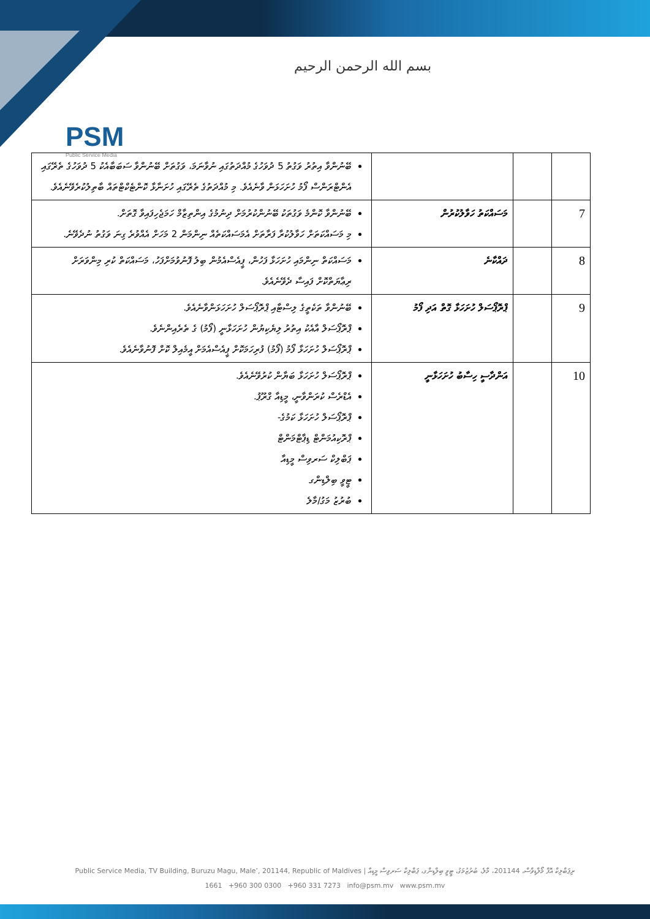بسم الله الرحمن الرحيم
PSM
Public Service Media
| | | | ބޭނުންވާ އިތުރު ވަގުތު 5 ދުވަހުގެ މުއްދަތުގައި ނުވާނަމަ، ވަގުތަށް ބޭނުންވާ ސަބަބާއެކު 5 ދުވަހުގެ ތެރޭގައި އެންޓްރަންސް ފޯމު ހުށަހަޅަން ވާނެއެވެ. މި މުއްދަތުގެ ތެރޭގައި ހުށަނާޅާ ކޮންޓެކްޓްތައް ބާތިލުކުރެވޭނެއެވެ. |
| 7 | | މަސައްކަތު ހަވާލުކުރުން | ބޭނުންވާ ކޮންމެ ވަގުތަކު ބޭނުންކުރުމަށް ދިނުމުގެ އިންތިޒާމް ހަމަޖެހިފައިވާ ގޮތަށް. މި މަސައްކަތަށް ހަވާލުކުރާ ފަރާތަށް އެމަސައްކަތެއް ނިންމަން 2 މަހަށް އެއްވުރެ ގިނަ ވަގުތު ނުދެވޭނެ. |
| 8 | | ދައްކާނެ | މަސައްކަތް ނިންމައި ހުށަހަޅާ ފަހުން، ޕީއެސްއެމުން ބިލު ފޮނުވުމަށްފަހު، މަސައްކަތް ކުރި މިންވަރަށް ރިޢާޔަތްކޮށް ފައިސާ ދެވޭނެއެވެ. |
| 9 | | ޕްރޮޕޯސަލް ހުށަހަޅާ ގޮތް އަދި ފޯމު | ބޭނުންވާ ތަކެތީގެ ލިސްޓާއި ޕްރޮޕޯސަލް ހުށަހަޅަންވާނެއެވެ. ޕްރޮޕޯސަލް އާއެކު އިތުރު ލިޔެކިޔުން ހުށަހަޅާނީ (ފޯމު) ގެ ތެރެއިންނެވެ. ޕްރޮޕޯސަލް ހުށަހަޅާ ފޯމު (ފޯމު) ފުރިހަމަކޮށް ޕީއެސްއެމަށް އީމެއިލް ކޮށް ފޮނުވާނެއެވެ. |
| 10 | | އަންދާސީ ހިސާބު ހުށަހަޅާނީ | ޕްރޮޕޯސަލް ހުށަހަޅާ ބަޔާން ކުރުވޭނެއެވެ. އެޑްރެސް ކުރަންވާނީ، މީޑިއާ ގްރޫޕު. ޕްރޮޕޯސަލް ހުށަހަޅާ ކަމުގެ- ޕްރޮކިއުމަންޓް ޑިޕާޓްމަންޓް ޕަބްލިކް ސަރވިސް މީޑިއާ ޓީވީ ބިލްޑިންގ ބުރުޒު މަގު/މާލެ |
Public Service Media, TV Building, Buruzu Magu, Male’, 201144, Republic of Maldives | ރިޕަބްލިކް އޮފް މޯލްޑިވްސް، 201144، މާލެ، ބުރުޒުމަގު، ޓީވީ ބިލްޑިންގ، ޕަބްލިކް ސަރވިސް މީޑިއާ
1661 +960 300 0300 +960 331 7273 info@psm.mv www.psm.mv